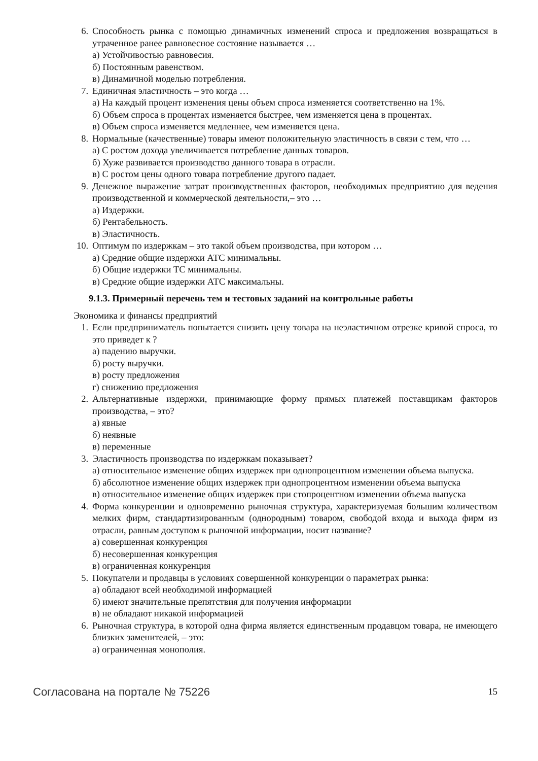6. Способность рынка с помощью динамичных изменений спроса и предложения возвращаться в утраченное ранее равновесное состояние называется …
а) Устойчивостью равновесия.
б) Постоянным равенством.
в) Динамичной моделью потребления.
7. Единичная эластичность – это когда …
а) На каждый процент изменения цены объем спроса изменяется соответственно на 1%.
б) Объем спроса в процентах изменяется быстрее, чем изменяется цена в процентах.
в) Объем спроса изменяется медленнее, чем изменяется цена.
8. Нормальные (качественные) товары имеют положительную эластичность в связи с тем, что …
а) С ростом дохода увеличивается потребление данных товаров.
б) Хуже развивается производство данного товара в отрасли.
в) С ростом цены одного товара потребление другого падает.
9. Денежное выражение затрат производственных факторов, необходимых предприятию для ведения производственной и коммерческой деятельности,– это …
а) Издержки.
б) Рентабельность.
в) Эластичность.
10. Оптимум по издержкам – это такой объем производства, при котором …
а) Средние общие издержки АТС минимальны.
б) Общие издержки ТС минимальны.
в) Средние общие издержки АТС максимальны.
9.1.3. Примерный перечень тем и тестовых заданий на контрольные работы
Экономика и финансы предприятий
1. Если предприниматель попытается снизить цену товара на неэластичном отрезке кривой спроса, то это приведет к ?
а) падению выручки.
б) росту выручки.
в) росту предложения
г) снижению предложения
2. Альтернативные издержки, принимающие форму прямых платежей поставщикам факторов производства, – это?
а) явные
б) неявные
в) переменные
3. Эластичность производства по издержкам показывает?
а) относительное изменение общих издержек при однопроцентном изменении объема выпуска.
б) абсолютное изменение общих издержек при однопроцентном изменении объема выпуска
в) относительное изменение общих издержек при стопроцентном изменении объема выпуска
4. Форма конкуренции и одновременно рыночная структура, характеризуемая большим количеством мелких фирм, стандартизированным (однородным) товаром, свободой входа и выхода фирм из отрасли, равным доступом к рыночной информации, носит название?
а) совершенная конкуренция
б) несовершенная конкуренция
в) ограниченная конкуренция
5. Покупатели и продавцы в условиях совершенной конкуренции о параметрах рынка:
а) обладают всей необходимой информацией
б) имеют значительные препятствия для получения информации
в) не обладают никакой информацией
6. Рыночная структура, в которой одна фирма является единственным продавцом товара, не имеющего близких заменителей, – это:
а) ограниченная монополия.
Согласована на портале № 75226 15